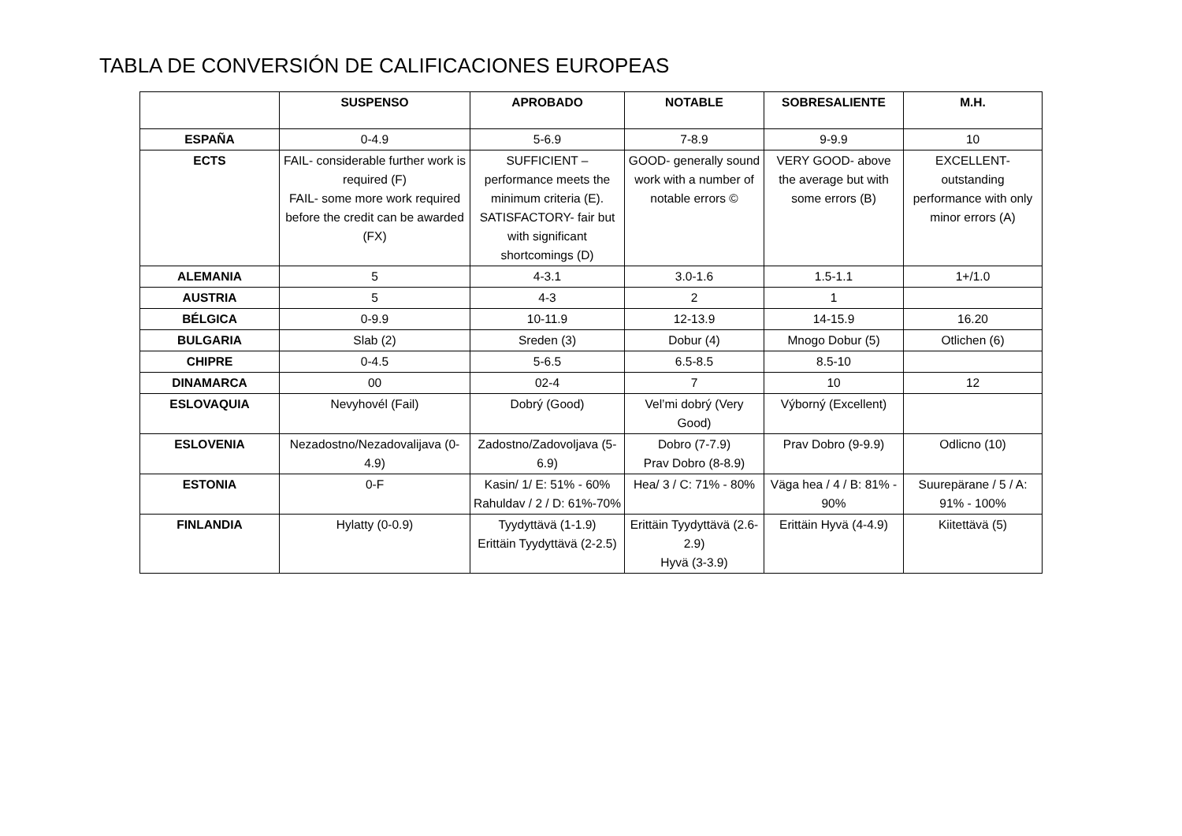TABLA DE CONVERSIÓN DE CALIFICACIONES EUROPEAS
| | SUSPENSO | APROBADO | NOTABLE | SOBRESALIENTE | M.H. |
| --- | --- | --- | --- | --- | --- |
| ESPAÑA | 0-4.9 | 5-6.9 | 7-8.9 | 9-9.9 | 10 |
| ECTS | FAIL- considerable further work is required (F) FAIL- some more work required before the credit can be awarded (FX) | SUFFICIENT – performance meets the minimum criteria (E). SATISFACTORY- fair but with significant shortcomings (D) | GOOD- generally sound work with a number of notable errors © | VERY GOOD- above the average but with some errors (B) | EXCELLENT- outstanding performance with only minor errors (A) |
| ALEMANIA | 5 | 4-3.1 | 3.0-1.6 | 1.5-1.1 | 1+/1.0 |
| AUSTRIA | 5 | 4-3 | 2 | 1 | |
| BÉLGICA | 0-9.9 | 10-11.9 | 12-13.9 | 14-15.9 | 16.20 |
| BULGARIA | Slab (2) | Sreden (3) | Dobur (4) | Mnogo Dobur (5) | Otlichen (6) |
| CHIPRE | 0-4.5 | 5-6.5 | 6.5-8.5 | 8.5-10 | |
| DINAMARCA | 00 | 02-4 | 7 | 10 | 12 |
| ESLOVAQUIA | Nevyhovél (Fail) | Dobrý (Good) | Vel’mi dobrý (Very Good) | Výborný (Excellent) | |
| ESLOVENIA | Nezadostno/Nezadovalijava (0-4.9) | Zadostno/Zadovoljava (5-6.9) | Dobro (7-7.9) Prav Dobro (8-8.9) | Prav Dobro (9-9.9) | Odlicno (10) |
| ESTONIA | 0-F | Kasin/ 1/ E: 51% - 60% Rahuldav / 2 / D: 61%-70% | Hea/ 3 / C: 71% - 80% | Väga hea / 4 / B: 81% - 90% | Suurepärane / 5 / A: 91% - 100% |
| FINLANDIA | Hylatty (0-0.9) | Tyydyttävä (1-1.9) Erittäin Tyydyttävä (2-2.5) | Erittäin Tyydyttävä (2.6-2.9) Hyvä (3-3.9) | Erittäin Hyvä (4-4.9) | Kiitettävä (5) |